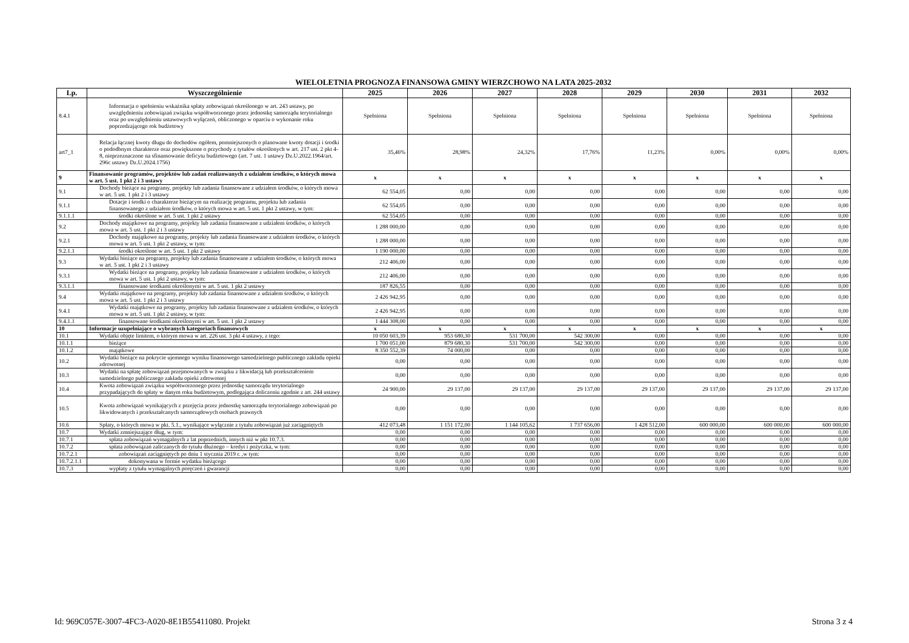WIELOLETNIA PROGNOZA FINANSOWA GMINY WIERZCHOWO NA LATA 2025-2032
| Lp. | Wyszczególnienie | 2025 | 2026 | 2027 | 2028 | 2029 | 2030 | 2031 | 2032 |
| --- | --- | --- | --- | --- | --- | --- | --- | --- | --- |
| 8.4.1 | Informacja o spełnieniu wskaźnika spłaty zobowiązań określonego w art. 243 ustawy, po uwzględnieniu zobowiązań związku współtworzonego przez jednostkę samorządu terytorialnego oraz po uwzględnieniu ustawowych wyłączeń, obliczonego w oparciu o wykonanie roku poprzedzającego rok budżetowy | Spełniona | Spełniona | Spełniona | Spełniona | Spełniona | Spełniona | Spełniona | Spełniona |
| art7_1 | Relacja łącznej kwoty długu do dochodów ogółem, pomniejszonych o planowane kwoty dotacji i środki o pododbnym charakterze oraz powiększone o przychody z tytułów określonych w art. 217 ust. 2 pkt 4-8, nieprzeznaczone na sfinansowanie deficytu budżetowego (art. 7 ust. 1 ustawy Dz.U.2022.1964/art. 296c ustawy Dz.U.2024.1756) | 35,46% | 28,98% | 24,32% | 17,76% | 11,23% | 0,00% | 0,00% | 0,00% |
| 9 | Finansowanie programów, projektów lub zadań realizowanych z udziałem środków, o których mowa w art. 5 ust. 1 pkt 2 i 3 ustawy | x | x | x | x | x | x | x | x |
| 9.1 | Dochody bieżące na programy, projekty lub zadania finansowane z udziałem środków, o których mowa w art. 5 ust. 1 pkt 2 i 3 ustawy | 62 554,05 | 0,00 | 0,00 | 0,00 | 0,00 | 0,00 | 0,00 | 0,00 |
| 9.1.1 | Dotacje i środki o charakterze bieżącym na realizację programu, projektu lub zadania finansowanego z udziałem środków, o których mowa w art. 5 ust. 1 pkt 2 ustawy, w tym: | 62 554,05 | 0,00 | 0,00 | 0,00 | 0,00 | 0,00 | 0,00 | 0,00 |
| 9.1.1.1 | środki określone w art. 5 ust. 1 pkt 2 ustawy | 62 554,05 | 0,00 | 0,00 | 0,00 | 0,00 | 0,00 | 0,00 | 0,00 |
| 9.2 | Dochody majątkowe na programy, projekty lub zadania finansowane z udziałem środków, o których mowa w art. 5 ust. 1 pkt 2 i 3 ustawy | 1 288 000,00 | 0,00 | 0,00 | 0,00 | 0,00 | 0,00 | 0,00 | 0,00 |
| 9.2.1 | Dochody majątkowe na programy, projekty lub zadania finansowane z udziałem środków, o których mowa w art. 5 ust. 1 pkt 2 ustawy, w tym: | 1 288 000,00 | 0,00 | 0,00 | 0,00 | 0,00 | 0,00 | 0,00 | 0,00 |
| 9.2.1.1 | środki określone w art. 5 ust. 1 pkt 2 ustawy | 1 190 000,00 | 0,00 | 0,00 | 0,00 | 0,00 | 0,00 | 0,00 | 0,00 |
| 9.3 | Wydatki bieżące na programy, projekty lub zadania finansowane z udziałem środków, o których mowa w art. 5 ust. 1 pkt 2 i 3 ustawy | 212 406,00 | 0,00 | 0,00 | 0,00 | 0,00 | 0,00 | 0,00 | 0,00 |
| 9.3.1 | Wydatki bieżące na programy, projekty lub zadania finansowane z udziałem środków, o których mowa w art. 5 ust. 1 pkt 2 ustawy, w tym: | 212 406,00 | 0,00 | 0,00 | 0,00 | 0,00 | 0,00 | 0,00 | 0,00 |
| 9.3.1.1 | finansowane środkami określonymi w art. 5 ust. 1 pkt 2 ustawy | 187 826,55 | 0,00 | 0,00 | 0,00 | 0,00 | 0,00 | 0,00 | 0,00 |
| 9.4 | Wydatki majątkowe na programy, projekty lub zadania finansowane z udziałem środków, o których mowa w art. 5 ust. 1 pkt 2 i 3 ustawy | 2 426 942,95 | 0,00 | 0,00 | 0,00 | 0,00 | 0,00 | 0,00 | 0,00 |
| 9.4.1 | Wydatki majątkowe na programy, projekty lub zadania finansowane z udziałem środków, o których mowa w art. 5 ust. 1 pkt 2 ustawy, w tym: | 2 426 942,95 | 0,00 | 0,00 | 0,00 | 0,00 | 0,00 | 0,00 | 0,00 |
| 9.4.1.1 | finansowane środkami określonymi w art. 5 ust. 1 pkt 2 ustawy | 1 444 308,00 | 0,00 | 0,00 | 0,00 | 0,00 | 0,00 | 0,00 | 0,00 |
| 10 | Informacje uzupełniające o wybranych kategoriach finansowych | x | x | x | x | x | x | x | x |
| 10.1 | Wydatki objęte limitem, o którym mowa w art. 226 ust. 3 pkt 4 ustawy, z tego: | 10 050 603,39 | 953 680,30 | 531 700,00 | 542 300,00 | 0,00 | 0,00 | 0,00 | 0,00 |
| 10.1.1 | bieżące | 1 700 051,00 | 879 680,30 | 531 700,00 | 542 300,00 | 0,00 | 0,00 | 0,00 | 0,00 |
| 10.1.2 | majątkowe | 8 350 552,39 | 74 000,00 | 0,00 | 0,00 | 0,00 | 0,00 | 0,00 | 0,00 |
| 10.2 | Wydatki bieżące na pokrycie ujemnego wyniku finansowego samodzielnego publicznego zakładu opieki zdrowotnej | 0,00 | 0,00 | 0,00 | 0,00 | 0,00 | 0,00 | 0,00 | 0,00 |
| 10.3 | Wydatki na spłatę zobowiązań przejmowanych w związku z likwidacją lub przekształceniem samodzielnego publicznego zakładu opieki zdrowotnej | 0,00 | 0,00 | 0,00 | 0,00 | 0,00 | 0,00 | 0,00 | 0,00 |
| 10.4 | Kwota zobowiązań związku współtworzonego przez jednostkę samorządu terytorialnego przypadających do spłaty w danym roku budżetowym, podlegająca doliczeniu zgodnie z art. 244 ustawy | 24 900,00 | 29 137,00 | 29 137,00 | 29 137,00 | 29 137,00 | 29 137,00 | 29 137,00 | 29 137,00 |
| 10.5 | Kwota zobowiązań wynikających z przejęcia przez jednostkę samorządu terytorialnego zobowiązań po likwidowanych i przekształcanych samorządowych osobach prawnych | 0,00 | 0,00 | 0,00 | 0,00 | 0,00 | 0,00 | 0,00 | 0,00 |
| 10.6 | Spłaty, o których mowa w pkt. 5.1., wynikające wyłącznie z tytułu zobowiązań już zaciągniętych | 412 073,48 | 1 151 172,00 | 1 144 105,62 | 1 737 656,00 | 1 428 512,00 | 600 000,00 | 600 000,00 | 600 000,00 |
| 10.7 | Wydatki zmniejszające dług, w tym: | 0,00 | 0,00 | 0,00 | 0,00 | 0,00 | 0,00 | 0,00 | 0,00 |
| 10.7.1 | spłata zobowiązań wymagalnych z lat poprzednich, innych niż w pkt 10.7.3. | 0,00 | 0,00 | 0,00 | 0,00 | 0,00 | 0,00 | 0,00 | 0,00 |
| 10.7.2 | spłata zobowiązań zaliczanych do tytułu dłużnego – kredyt i pożyczka, w tym: | 0,00 | 0,00 | 0,00 | 0,00 | 0,00 | 0,00 | 0,00 | 0,00 |
| 10.7.2.1 | zobowiązań zaciągniętych po dniu 1 stycznia 2019 r. ,w tym: | 0,00 | 0,00 | 0,00 | 0,00 | 0,00 | 0,00 | 0,00 | 0,00 |
| 10.7.2.1.1 | dokonywana w formie wydatku bieżącego | 0,00 | 0,00 | 0,00 | 0,00 | 0,00 | 0,00 | 0,00 | 0,00 |
| 10.7.3 | wypłaty z tytułu wymagalnych poręczeń i gwarancji | 0,00 | 0,00 | 0,00 | 0,00 | 0,00 | 0,00 | 0,00 | 0,00 |
Id: 969C057E-3007-4FC3-A020-8E1B55411080. Projekt Strona 3 z 4